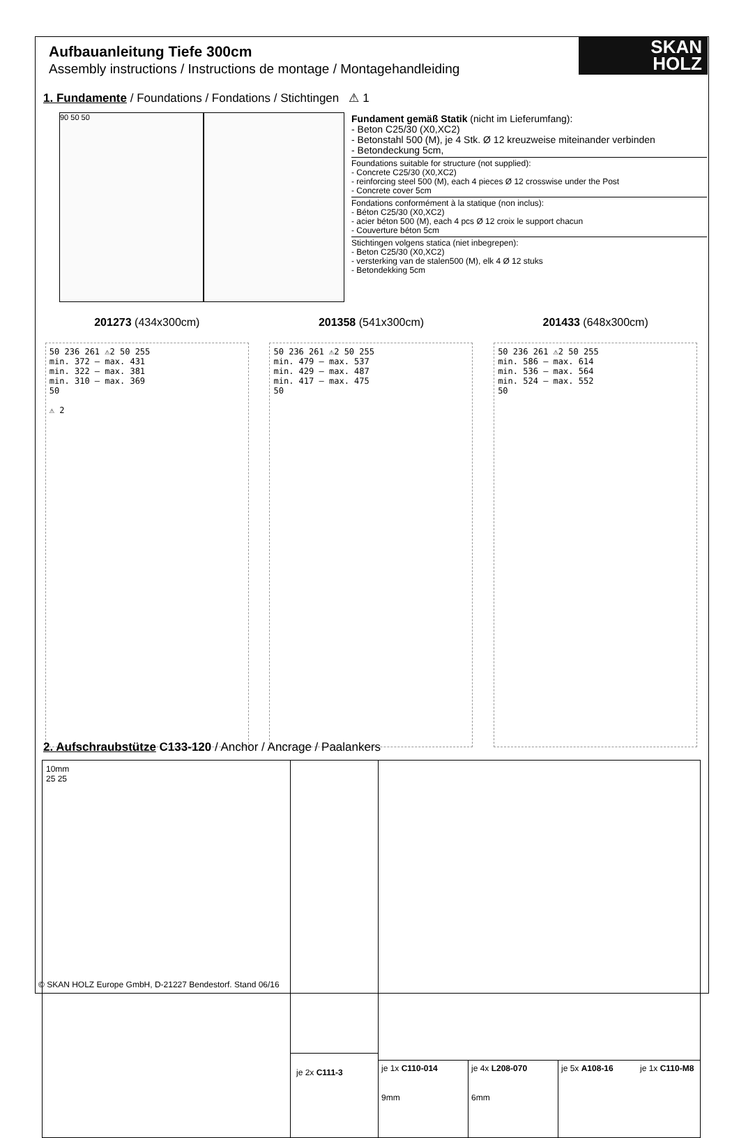SKAN
HOLZ
Aufbauanleitung Tiefe 300cm
Assembly instructions / Instructions de montage / Montagehandleiding
1. Fundamente / Foundations / Fondations / Stichtingen ⚠ 1
90 50 50
Fundament gemäß Statik (nicht im Lieferumfang):
- Beton C25/30 (X0,XC2)
- Betonstahl 500 (M), je 4 Stk. Ø 12 kreuzweise miteinander verbinden
- Betondeckung 5cm,
Foundations suitable for structure (not supplied):
- Concrete C25/30 (X0,XC2)
- reinforcing steel 500 (M), each 4 pieces Ø 12 crosswise under the Post
- Concrete cover 5cm
Fondations conformément à la statique (non inclus):
- Béton C25/30 (X0,XC2)
- acier béton 500 (M), each 4 pcs Ø 12 croix le support chacun
- Couverture béton 5cm
Stichtingen volgens statica (niet inbegrepen):
- Beton C25/30 (X0,XC2)
- versterking van de stalen500 (M), elk 4 Ø 12 stuks
- Betondekking 5cm
201273 (434x300cm) 201358 (541x300cm) 201433 (648x300cm)
50 236 261 ⚠2 50 255
min. 372 – max. 431
min. 322 – max. 381
min. 310 – max. 369
50
⚠ 2
50 236 261 ⚠2 50 255
min. 479 – max. 537
min. 429 – max. 487
min. 417 – max. 475
50
50 236 261 ⚠2 50 255
min. 586 – max. 614
min. 536 – max. 564
min. 524 – max. 552
50
2. Aufschraubstütze C133-120 / Anchor / Ancrage / Paalankers
10mm
25 25
je 2x C111-3
je 1x C110-014
9mm
je 4x L208-070
6mm
je 5x A108-16 je 1x C110-M8
© SKAN HOLZ Europe GmbH, D-21227 Bendestorf. Stand 06/16